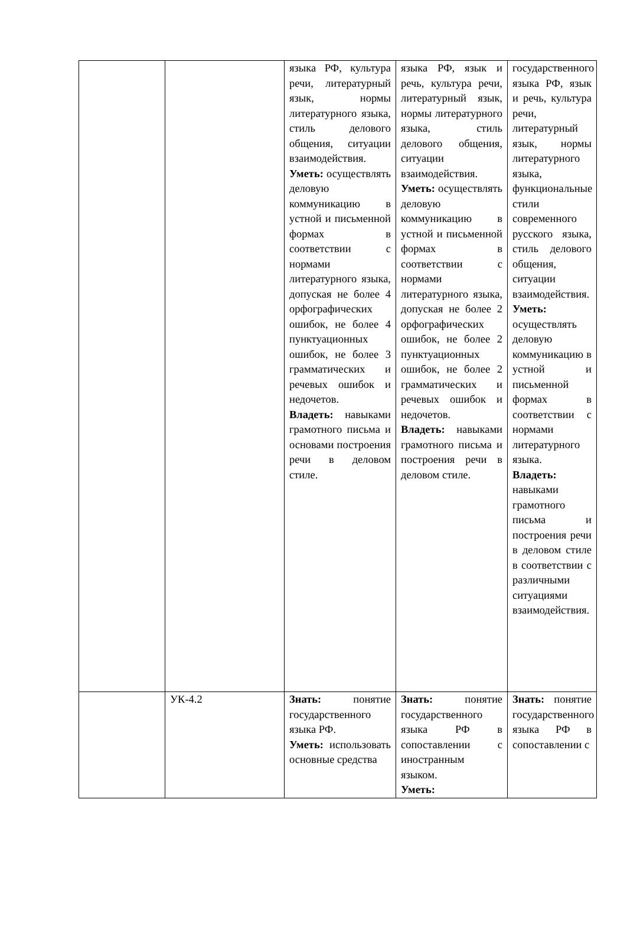| | | языка РФ, культура речи, литературный язык, нормы литературного языка, стиль делового общения, ситуации взаимодействия. Уметь: осуществлять деловую коммуникацию в устной и письменной формах в соответствии с нормами литературного языка, допуская не более 4 орфографических ошибок, не более 4 пунктуационных ошибок, не более 3 грамматических и речевых ошибок и недочетов. Владеть: навыками грамотного письма и основами построения речи в деловом стиле. | языка РФ, язык и речь, культура речи, литературный язык, нормы литературного языка, стиль делового общения, ситуации взаимодействия. Уметь: осуществлять деловую коммуникацию в устной и письменной формах в соответствии с нормами литературного языка, допуская не более 2 орфографических ошибок, не более 2 пунктуационных ошибок, не более 2 грамматических и речевых ошибок и недочетов. Владеть: навыками грамотного письма и построения речи в деловом стиле. | государственного языка РФ, язык и речь, культура речи, литературный язык, нормы литературного языка, функциональные стили современного русского языка, стиль делового общения, ситуации взаимодействия. Уметь: осуществлять деловую коммуникацию в устной и письменной формах в соответствии с нормами литературного языка. Владеть: навыками грамотного письма и построения речи в деловом стиле в соответствии с различными ситуациями взаимодействия. |
| | УК-4.2 | Знать: понятие государственного языка РФ. Уметь: использовать основные средства | Знать: понятие государственного языка РФ в сопоставлении с иностранным языком. Уметь: | Знать: понятие государственного языка РФ в сопоставлении с |